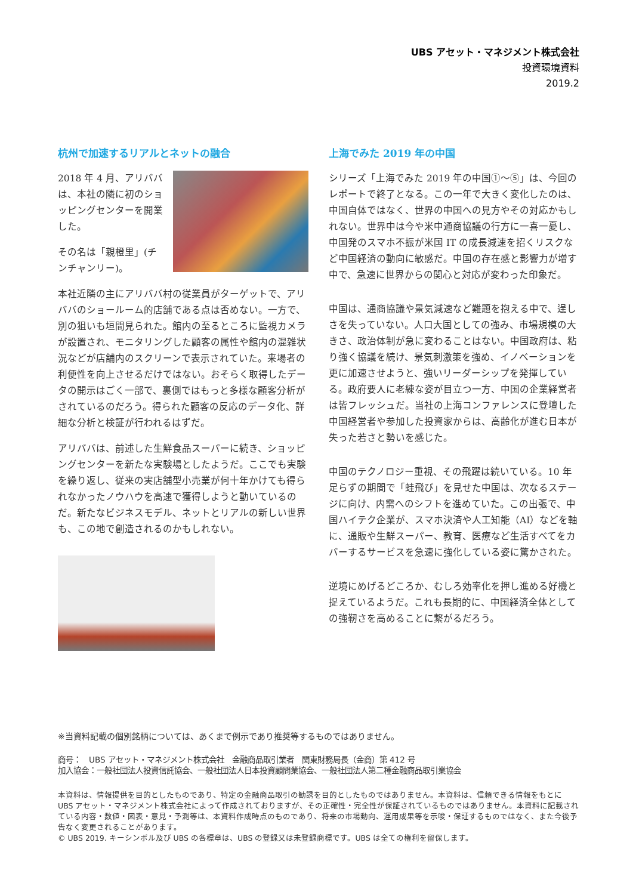UBS アセット・マネジメント株式会社
投資環境資料
2019.2
杭州で加速するリアルとネットの融合
2018 年 4 月、アリババは、本社の隣に初のショッピングセンターを開業した。
その名は「親橙里」(チンチャンリー)。
本社近隣の主にアリババ村の従業員がターゲットで、アリババのショールーム的店舗である点は否めない。一方で、別の狙いも垣間見られた。館内の至るところに監視カメラが設置され、モニタリングした顧客の属性や館内の混雑状況などが店舗内のスクリーンで表示されていた。来場者の利便性を向上させるだけではない。おそらく取得したデータの開示はごく一部で、裏側ではもっと多様な顧客分析がされているのだろう。得られた顧客の反応のデータ化、詳細な分析と検証が行われるはずだ。
アリババは、前述した生鮮食品スーパーに続き、ショッピングセンターを新たな実験場としたようだ。ここでも実験を繰り返し、従来の実店舗型小売業が何十年かけても得られなかったノウハウを高速で獲得しようと動いているのだ。新たなビジネスモデル、ネットとリアルの新しい世界も、この地で創造されるのかもしれない。
上海でみた 2019 年の中国
シリーズ「上海でみた 2019 年の中国①～⑤」は、今回のレポートで終了となる。この一年で大きく変化したのは、中国自体ではなく、世界の中国への見方やその対応かもしれない。世界中は今や米中通商協議の行方に一喜一憂し、中国発のスマホ不振が米国 IT の成長減速を招くリスクなど中国経済の動向に敏感だ。中国の存在感と影響力が増す中で、急速に世界からの関心と対応が変わった印象だ。
中国は、通商協議や景気減速など難題を抱える中で、逞しさを失っていない。人口大国としての強み、市場規模の大きさ、政治体制が急に変わることはない。中国政府は、粘り強く協議を続け、景気刺激策を強め、イノベーションを更に加速させようと、強いリーダーシップを発揮している。政府要人に老練な姿が目立つ一方、中国の企業経営者は皆フレッシュだ。当社の上海コンファレンスに登壇した中国経営者や参加した投資家からは、高齢化が進む日本が失った若さと勢いを感じた。
中国のテクノロジー重視、その飛躍は続いている。10 年足らずの期間で「蛙飛び」を見せた中国は、次なるステージに向け、内需へのシフトを進めていた。この出張で、中国ハイテク企業が、スマホ決済や人工知能（AI）などを軸に、通販や生鮮スーパー、教育、医療など生活すべてをカバーするサービスを急速に強化している姿に驚かされた。
逆境にめげるどころか、むしろ効率化を押し進める好機と捉えているようだ。これも長期的に、中国経済全体としての強靭さを高めることに繋がるだろう。
※当資料記載の個別銘柄については、あくまで例示であり推奨等するものではありません。
商号：　UBS アセット・マネジメント株式会社　金融商品取引業者　関東財務局長（金商）第 412 号
加入協会：一般社団法人投資信託協会、一般社団法人日本投資顧問業協会、一般社団法人第二種金融商品取引業協会
本資料は、情報提供を目的としたものであり、特定の金融商品取引の勧誘を目的としたものではありません。本資料は、信頼できる情報をもとに UBS アセット・マネジメント株式会社によって作成されておりますが、その正確性・完全性が保証されているものではありません。本資料に記載されている内容・数値・図表・意見・予測等は、本資料作成時点のものであり、将来の市場動向、運用成果等を示唆・保証するものではなく、また今後予告なく変更されることがあります。
© UBS 2019. キーシンボル及び UBS の各標章は、UBS の登録又は未登録商標です。UBS は全ての権利を留保します。